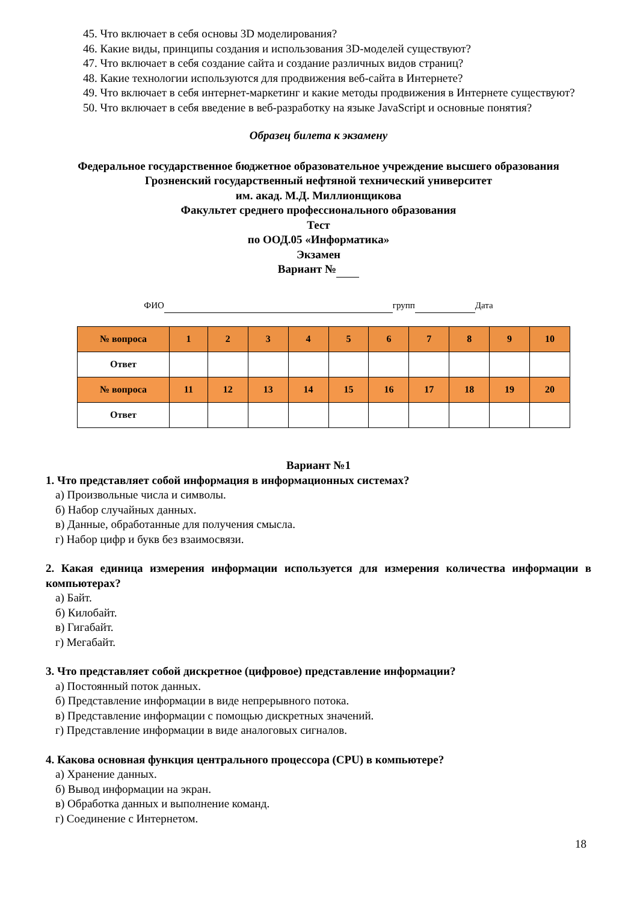45. Что включает в себя основы 3D моделирования?
46. Какие виды, принципы создания и использования 3D-моделей существуют?
47. Что включает в себя создание сайта и создание различных видов страниц?
48. Какие технологии используются для продвижения веб-сайта в Интернете?
49. Что включает в себя интернет-маркетинг и какие методы продвижения в Интернете существуют?
50. Что включает в себя введение в веб-разработку на языке JavaScript и основные понятия?
Образец билета к экзамену
Федеральное государственное бюджетное образовательное учреждение высшего образования
Грозненский государственный нефтяной технический университет
им. акад. М.Д. Миллионщикова
Факультет среднего профессионального образования
Тест
по ООД.05 «Информатика»
Экзамен
Вариант №
ФИО групп Дата
| № вопроса | 1 | 2 | 3 | 4 | 5 | 6 | 7 | 8 | 9 | 10 |
| Ответ | | | | | | | | | | |
| № вопроса | 11 | 12 | 13 | 14 | 15 | 16 | 17 | 18 | 19 | 20 |
| Ответ | | | | | | | | | | |
Вариант №1
1. Что представляет собой информация в информационных системах?
а) Произвольные числа и символы.
б) Набор случайных данных.
в) Данные, обработанные для получения смысла.
г) Набор цифр и букв без взаимосвязи.
2. Какая единица измерения информации используется для измерения количества информации в компьютерах?
а) Байт.
б) Килобайт.
в) Гигабайт.
г) Мегабайт.
3. Что представляет собой дискретное (цифровое) представление информации?
а) Постоянный поток данных.
б) Представление информации в виде непрерывного потока.
в) Представление информации с помощью дискретных значений.
г) Представление информации в виде аналоговых сигналов.
4. Какова основная функция центрального процессора (CPU) в компьютере?
а) Хранение данных.
б) Вывод информации на экран.
в) Обработка данных и выполнение команд.
г) Соединение с Интернетом.
18